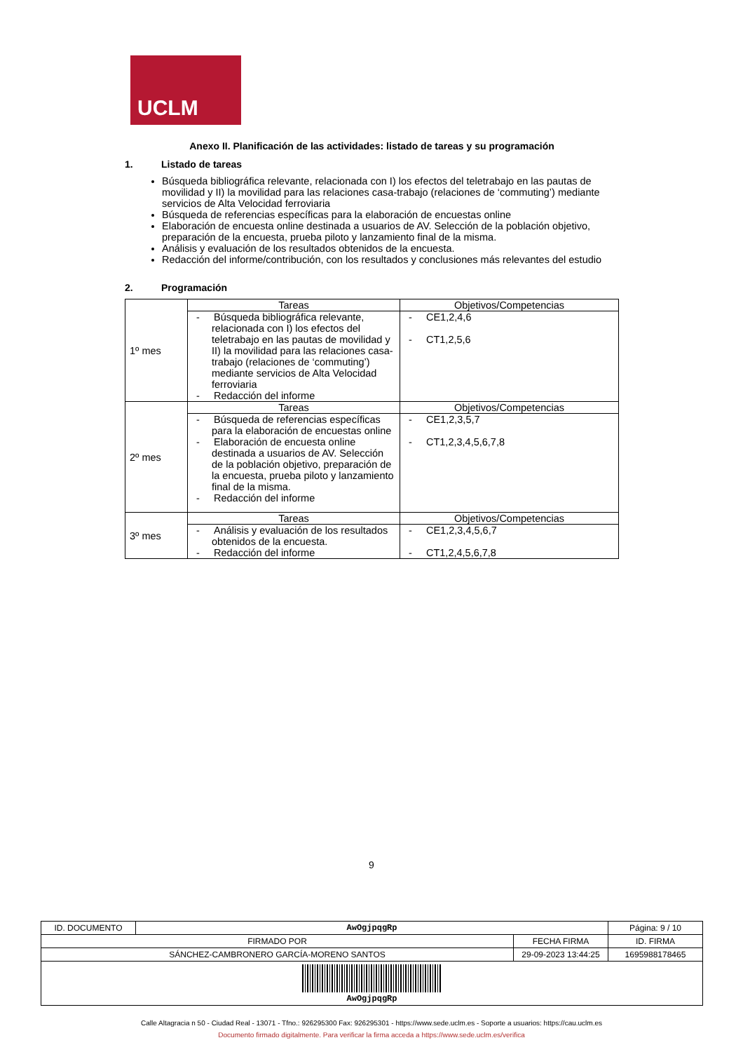UCLM
Anexo II. Planificación de las actividades: listado de tareas y su programación
1. Listado de tareas
Búsqueda bibliográfica relevante, relacionada con I) los efectos del teletrabajo en las pautas de movilidad y II) la movilidad para las relaciones casa-trabajo (relaciones de ‘commuting’) mediante servicios de Alta Velocidad ferroviaria
Búsqueda de referencias específicas para la elaboración de encuestas online
Elaboración de encuesta online destinada a usuarios de AV. Selección de la población objetivo, preparación de la encuesta, prueba piloto y lanzamiento final de la misma.
Análisis y evaluación de los resultados obtenidos de la encuesta.
Redacción del informe/contribución, con los resultados y conclusiones más relevantes del estudio
2. Programación
| 1º mes | Tareas | Objetivos/Competencias |
| | - Búsqueda bibliográfica relevante, relacionada con I) los efectos del teletrabajo en las pautas de movilidad y II) la movilidad para las relaciones casa-trabajo (relaciones de ‘commuting’) mediante servicios de Alta Velocidad ferroviaria - Redacción del informe | - CE1,2,4,6 - CT1,2,5,6 |
| 2º mes | Tareas | Objetivos/Competencias |
| | - Búsqueda de referencias específicas para la elaboración de encuestas online - Elaboración de encuesta online destinada a usuarios de AV. Selección de la población objetivo, preparación de la encuesta, prueba piloto y lanzamiento final de la misma. - Redacción del informe | - CE1,2,3,5,7 - CT1,2,3,4,5,6,7,8 |
| 3º mes | Tareas | Objetivos/Competencias |
| | - Análisis y evaluación de los resultados obtenidos de la encuesta. - Redacción del informe | - CE1,2,3,4,5,6,7 - CT1,2,4,5,6,7,8 |
9
| ID. DOCUMENTO | AwOgjpqgRp | | Página: 9 / 10 |
| FIRMADO POR | | FECHA FIRMA | ID. FIRMA |
| SÁNCHEZ-CAMBRONERO GARCÍA-MORENO SANTOS | | 29-09-2023 13:44:25 | 1695988178465 |
| AwOgjpqgRp | | | |
Calle Altagracia n 50 - Ciudad Real - 13071 - Tfno.: 926295300 Fax: 926295301 - https://www.sede.uclm.es - Soporte a usuarios: https://cau.uclm.es
Documento firmado digitalmente. Para verificar la firma acceda a https://www.sede.uclm.es/verifica